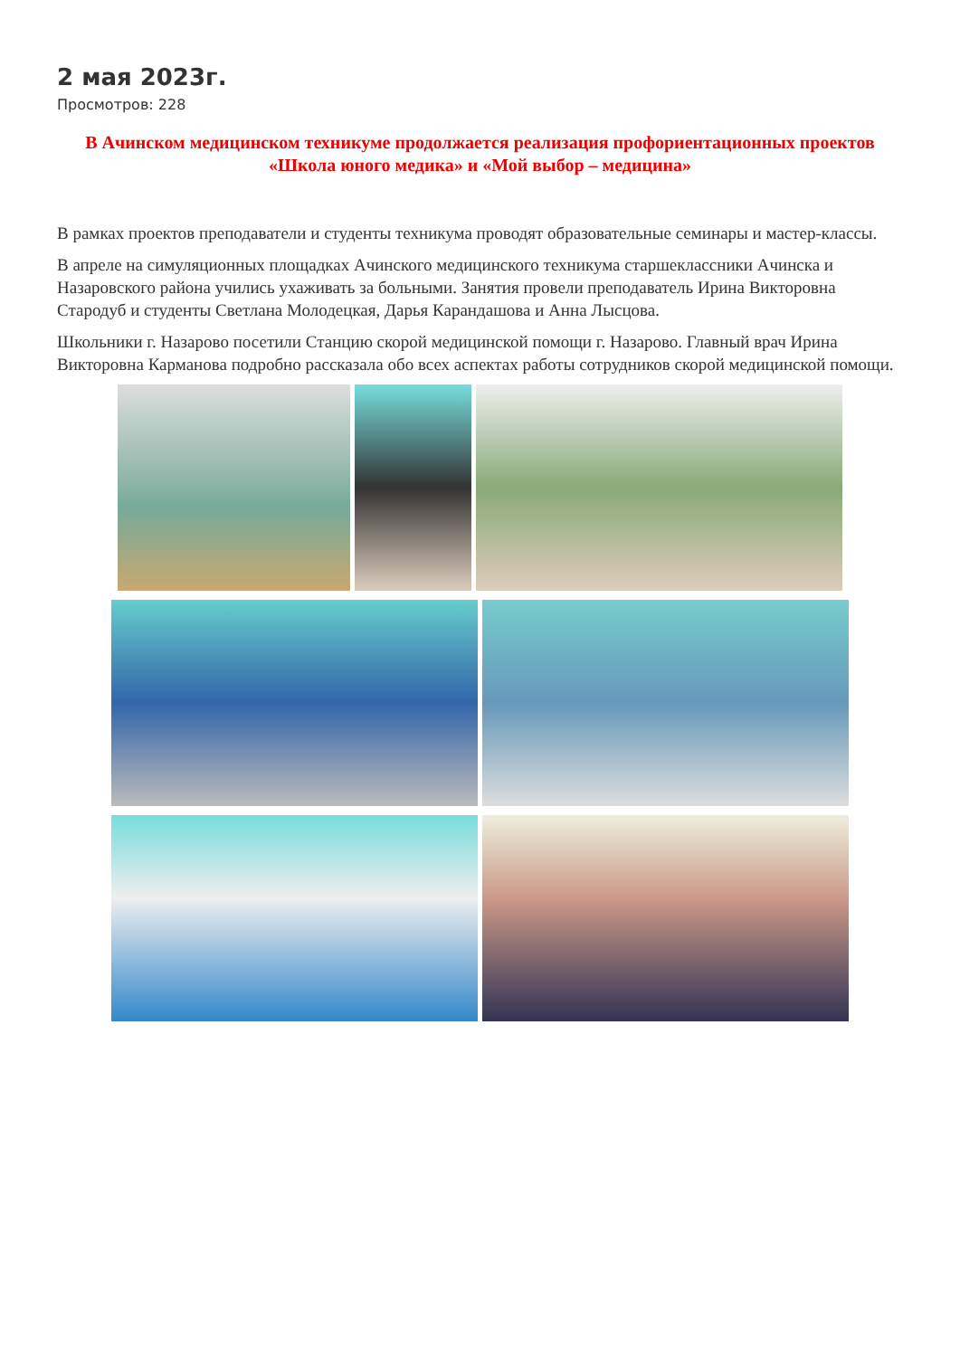2 мая 2023г.
Просмотров: 228
В Ачинском медицинском техникуме продолжается реализация профориентационных проектов «Школа юного медика» и «Мой выбор – медицина»
В рамках проектов преподаватели и студенты техникума проводят образовательные семинары и мастер-классы.
В апреле на симуляционных площадках Ачинского медицинского техникума старшеклассники Ачинска и Назаровского района учились ухаживать за больными. Занятия провели преподаватель Ирина Викторовна Стародуб и студенты Светлана Молодецкая, Дарья Карандашова и Анна Лысцова.
Школьники г. Назарово посетили Станцию скорой медицинской помощи г. Назарово. Главный врач Ирина Викторовна Карманова подробно рассказала обо всех аспектах работы сотрудников скорой медицинской помощи.